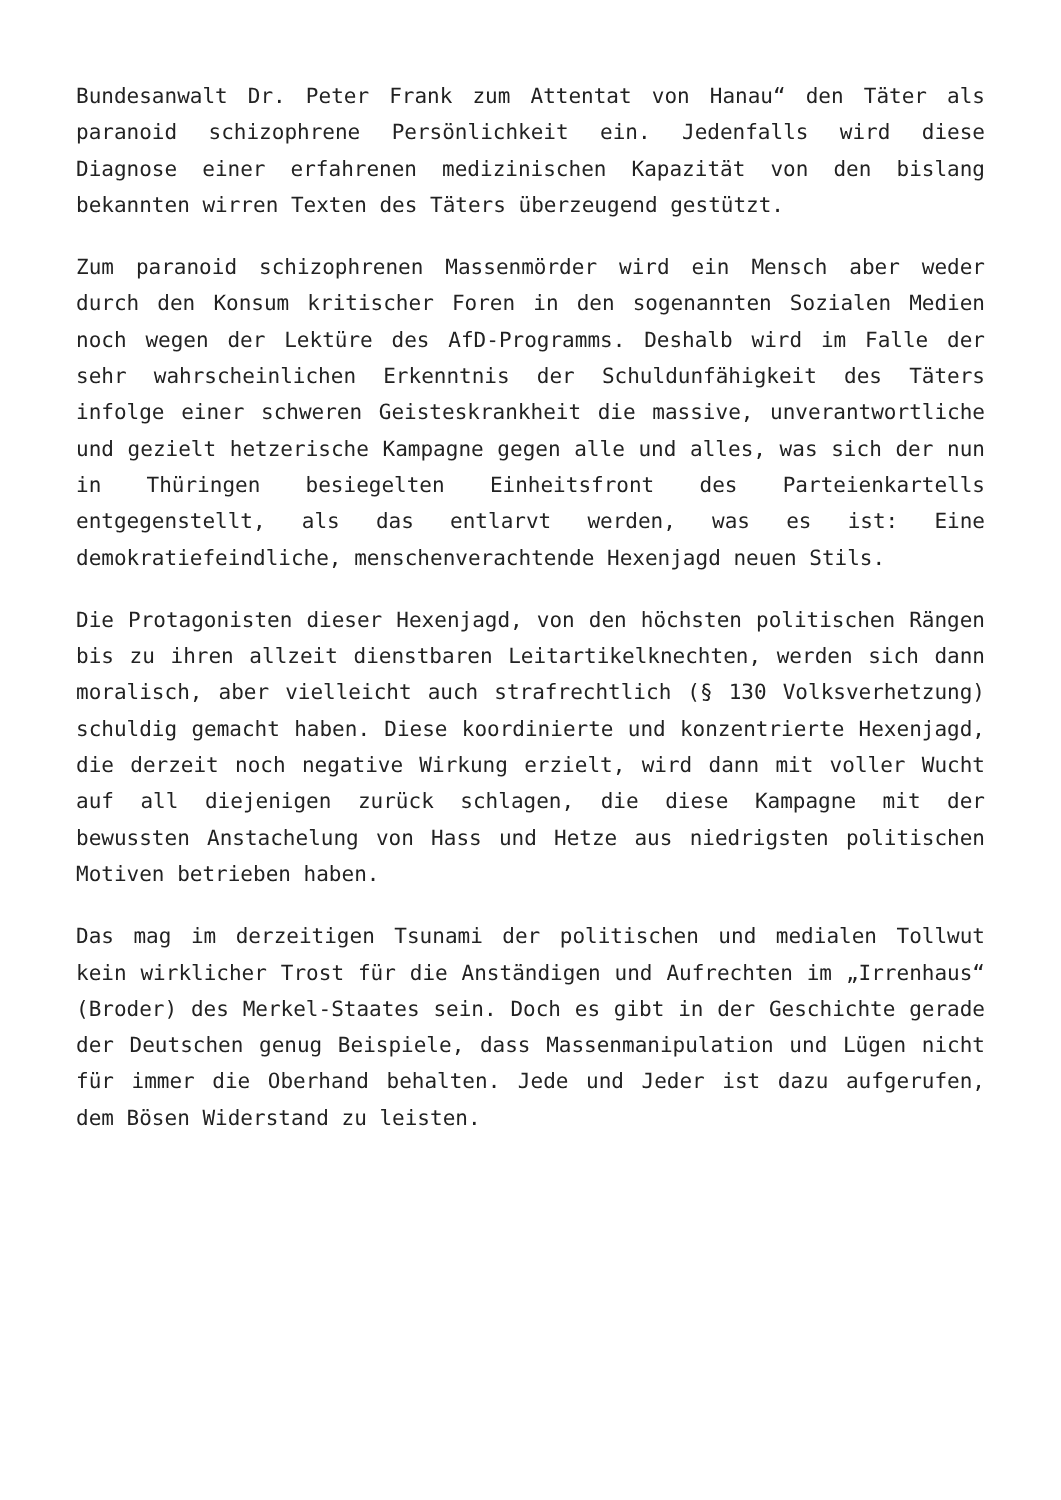Bundesanwalt Dr. Peter Frank zum Attentat von Hanau“ den Täter als paranoid schizophrene Persönlichkeit ein. Jedenfalls wird diese Diagnose einer erfahrenen medizinischen Kapazität von den bislang bekannten wirren Texten des Täters überzeugend gestützt.
Zum paranoid schizophrenen Massenmörder wird ein Mensch aber weder durch den Konsum kritischer Foren in den sogenannten Sozialen Medien noch wegen der Lektüre des AfD-Programms. Deshalb wird im Falle der sehr wahrscheinlichen Erkenntnis der Schuldunfähigkeit des Täters infolge einer schweren Geisteskrankheit die massive, unverantwortliche und gezielt hetzerische Kampagne gegen alle und alles, was sich der nun in Thüringen besiegelten Einheitsfront des Parteienkartells entgegenstellt, als das entlarvt werden, was es ist: Eine demokratiefeindliche, menschenverachtende Hexenjagd neuen Stils.
Die Protagonisten dieser Hexenjagd, von den höchsten politischen Rängen bis zu ihren allzeit dienstbaren Leitartikelknechten, werden sich dann moralisch, aber vielleicht auch strafrechtlich (§ 130 Volksverhetzung) schuldig gemacht haben. Diese koordinierte und konzentrierte Hexenjagd, die derzeit noch negative Wirkung erzielt, wird dann mit voller Wucht auf all diejenigen zurück schlagen, die diese Kampagne mit der bewussten Anstachelung von Hass und Hetze aus niedrigsten politischen Motiven betrieben haben.
Das mag im derzeitigen Tsunami der politischen und medialen Tollwut kein wirklicher Trost für die Anständigen und Aufrechten im „Irrenhaus“ (Broder) des Merkel-Staates sein. Doch es gibt in der Geschichte gerade der Deutschen genug Beispiele, dass Massenmanipulation und Lügen nicht für immer die Oberhand behalten. Jede und Jeder ist dazu aufgerufen, dem Bösen Widerstand zu leisten.